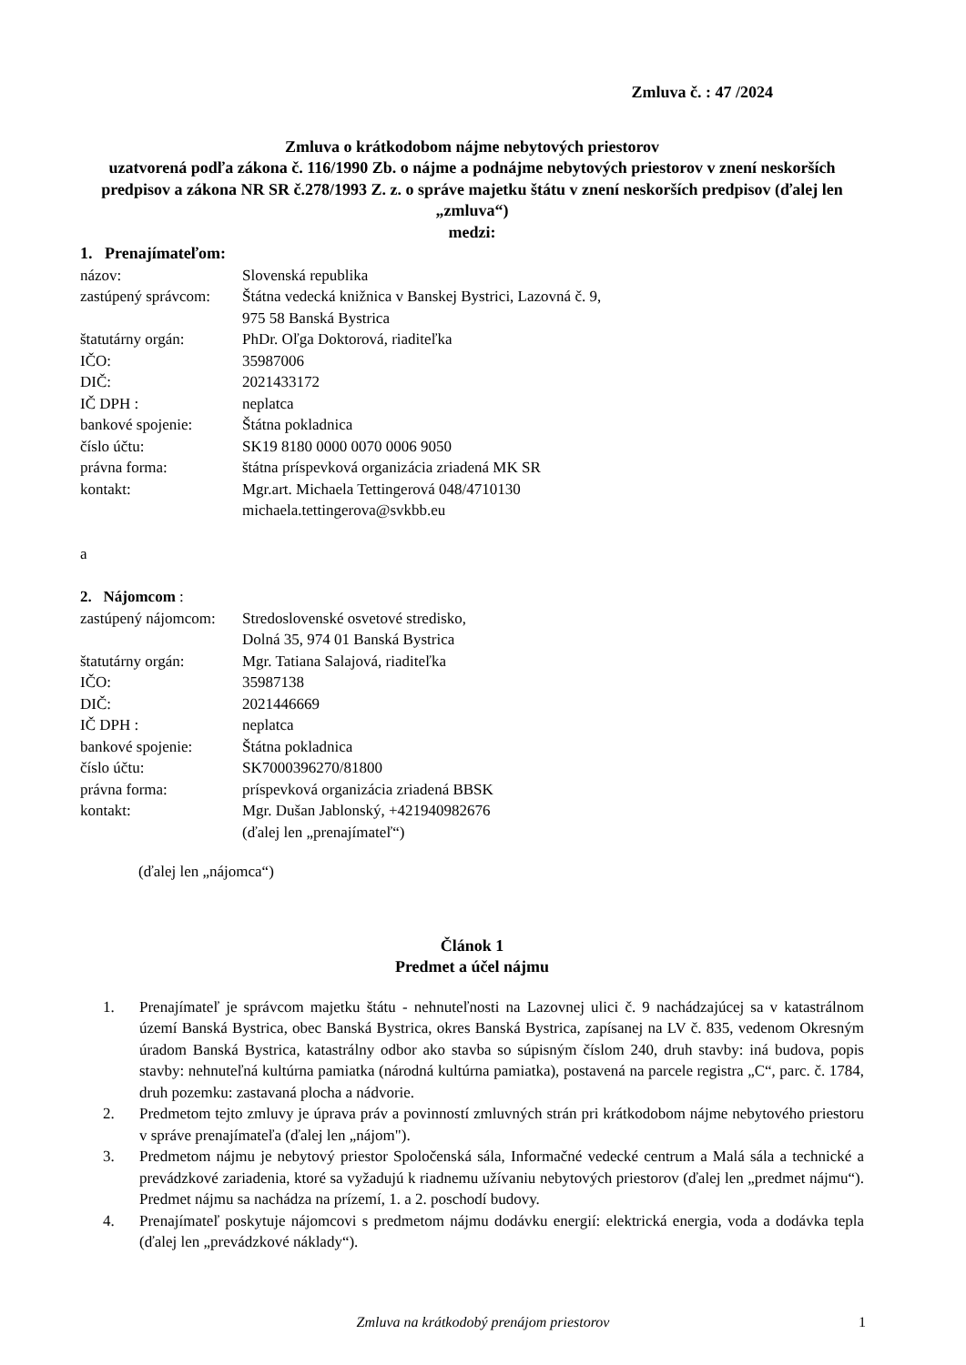Zmluva č. : 47 /2024
Zmluva o krátkodobom nájme nebytových priestorov
uzatvorená podľa zákona č. 116/1990 Zb. o nájme a podnájme nebytových priestorov v znení neskorších predpisov a zákona NR SR č.278/1993 Z. z. o správe majetku štátu v znení neskorších predpisov (ďalej len „zmluva“)
medzi:
1. Prenajímateľom:
názov: Slovenská republika
zastúpený správcom:
Štátna vedecká knižnica v Banskej Bystrici, Lazovná č. 9,
975 58 Banská Bystrica
štatutárny orgán: PhDr. Oľga Doktorová, riaditeľka
IČO: 35987006
DIČ: 2021433172
IČ DPH : neplatca
bankové spojenie: Štátna pokladnica
číslo účtu: SK19 8180 0000 0070 0006 9050
právna forma: štátna príspevková organizácia zriadená MK SR
kontakt: Mgr.art. Michaela Tettingerová 048/4710130
michaela.tettingerova@svkbb.eu
a
2. Nájomcom :
zastúpený nájomcom:
Stredoslovenské osvetové stredisko,
Dolná 35, 974 01 Banská Bystrica
štatutárny orgán: Mgr. Tatiana Salajová, riaditeľka
IČO: 35987138
DIČ: 2021446669
IČ DPH : neplatca
bankové spojenie: Štátna pokladnica
číslo účtu: SK7000396270/81800
právna forma: príspevková organizácia zriadená BBSK
kontakt: Mgr. Dušan Jablonský, +421940982676
(ďalej len „prenajímateľ“)
(ďalej len „nájomca“)
Článok 1
Predmet a účel nájmu
1. Prenajímateľ je správcom majetku štátu - nehnuteľnosti na Lazovnej ulici č. 9 nachádzajúcej sa v katastrálnom území Banská Bystrica, obec Banská Bystrica, okres Banská Bystrica, zapísanej na LV č. 835, vedenom Okresným úradom Banská Bystrica, katastrálny odbor ako stavba so súpisným číslom 240, druh stavby: iná budova, popis stavby: nehnuteľná kultúrna pamiatka (národná kultúrna pamiatka), postavená na parcele registra „C“, parc. č. 1784, druh pozemku: zastavaná plocha a nádvorie.
2. Predmetom tejto zmluvy je úprava práv a povinností zmluvných strán pri krátkodobom nájme nebytového priestoru v správe prenajímateľa (ďalej len „nájom").
3. Predmetom nájmu je nebytový priestor Spoločenská sála, Informačné vedecké centrum a Malá sála a technické a prevádzkové zariadenia, ktoré sa vyžadujú k riadnemu užívaniu nebytových priestorov (ďalej len „predmet nájmu“). Predmet nájmu sa nachádza na prízemí, 1. a 2. poschodí budovy.
4. Prenajímateľ poskytuje nájomcovi s predmetom nájmu dodávku energií: elektrická energia, voda a dodávka tepla (ďalej len „prevádzkové náklady“).
Zmluva na krátkodobý prenájom priestorov
1